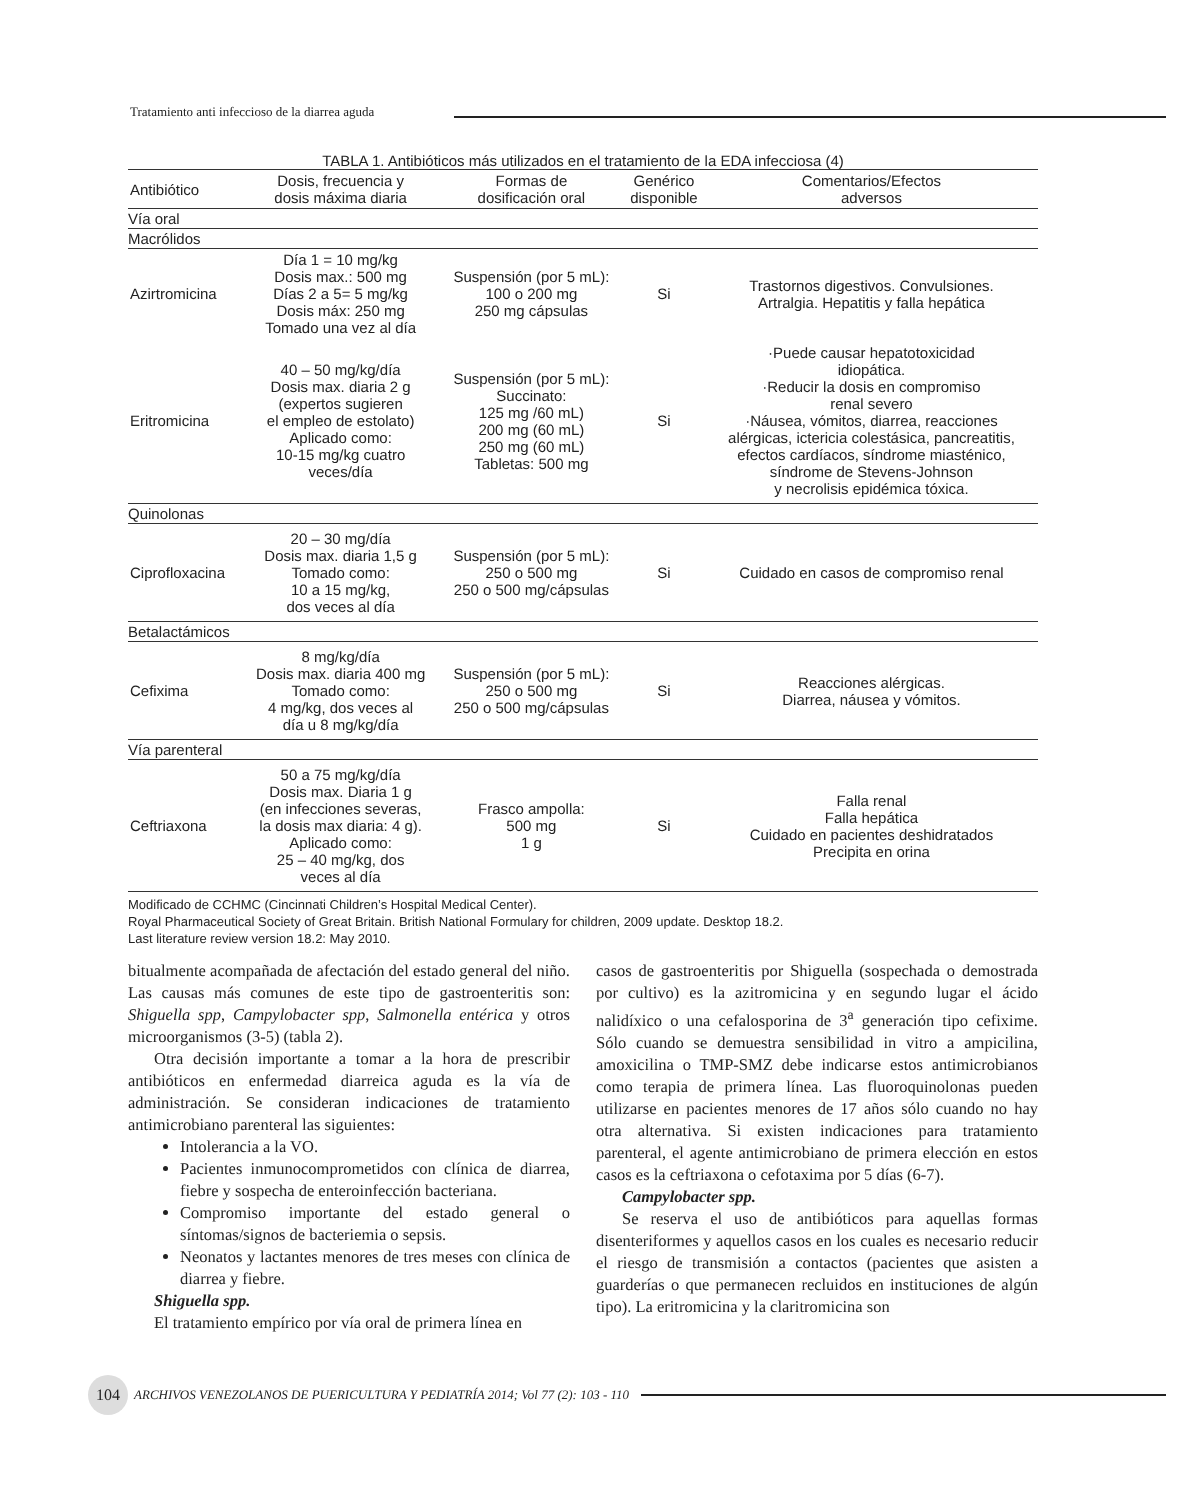Tratamiento anti infeccioso de la diarrea aguda
TABLA 1. Antibióticos más utilizados en el tratamiento de la EDA infecciosa (4)
| Antibiótico | Dosis, frecuencia y dosis máxima diaria | Formas de dosificación oral | Genérico disponible | Comentarios/Efectos adversos |
| --- | --- | --- | --- | --- |
| Vía oral | | | | |
| Macrólidos | | | | |
| Azirtromicina | Día 1 = 10 mg/kg Dosis max.: 500 mg Días 2 a 5= 5 mg/kg Dosis máx: 250 mg Tomado una vez al día | Suspensión (por 5 mL): 100 o 200 mg 250 mg cápsulas | Si | Trastornos digestivos. Convulsiones. Artralgia. Hepatitis y falla hepática |
| Eritromicina | 40 – 50 mg/kg/día Dosis max. diaria 2 g (expertos sugieren el empleo de estolato) Aplicado como: 10-15 mg/kg cuatro veces/día | Suspensión (por 5 mL): Succinato: 125 mg /60 mL) 200 mg (60 mL) 250 mg (60 mL) Tabletas: 500 mg | Si | ·Puede causar hepatotoxicidad idiopática. ·Reducir la dosis en compromiso renal severo ·Náusea, vómitos, diarrea, reacciones alérgicas, ictericia colestásica, pancreatitis, efectos cardíacos, síndrome miasténico, síndrome de Stevens-Johnson y necrolisis epidémica tóxica. |
| Quinolonas | | | | |
| Ciprofloxacina | 20 – 30 mg/día Dosis max. diaria 1,5 g Tomado como: 10 a 15 mg/kg, dos veces al día | Suspensión (por 5 mL): 250 o 500 mg 250 o 500 mg/cápsulas | Si | Cuidado en casos de compromiso renal |
| Betalactámicos | | | | |
| Cefixima | 8 mg/kg/día Dosis max. diaria 400 mg Tomado como: 4 mg/kg, dos veces al día u 8 mg/kg/día | Suspensión (por 5 mL): 250 o 500 mg 250 o 500 mg/cápsulas | Si | Reacciones alérgicas. Diarrea, náusea y vómitos. |
| Vía parenteral | | | | |
| Ceftriaxona | 50 a 75 mg/kg/día Dosis max. Diaria 1 g (en infecciones severas, la dosis max diaria: 4 g). Aplicado como: 25 – 40 mg/kg, dos veces al día | Frasco ampolla: 500 mg 1 g | Si | Falla renal Falla hepática Cuidado en pacientes deshidratados Precipita en orina |
Modificado de CCHMC (Cincinnati Children’s Hospital Medical Center).
Royal Pharmaceutical Society of Great Britain. British National Formulary for children, 2009 update. Desktop 18.2.
Last literature review version 18.2: May 2010.
bitualmente acompañada de afectación del estado general del niño. Las causas más comunes de este tipo de gastroenteritis son: Shiguella spp, Campylobacter spp, Salmonella entérica y otros microorganismos (3-5) (tabla 2).
Otra decisión importante a tomar a la hora de prescribir antibióticos en enfermedad diarreica aguda es la vía de administración. Se consideran indicaciones de tratamiento antimicrobiano parenteral las siguientes:
Intolerancia a la VO.
Pacientes inmunocomprometidos con clínica de diarrea, fiebre y sospecha de enteroinfección bacteriana.
Compromiso importante del estado general o síntomas/signos de bacteriemia o sepsis.
Neonatos y lactantes menores de tres meses con clínica de diarrea y fiebre.
Shiguella spp.
El tratamiento empírico por vía oral de primera línea en
casos de gastroenteritis por Shiguella (sospechada o demostrada por cultivo) es la azitromicina y en segundo lugar el ácido nalidíxico o una cefalosporina de 3<sup>a</sup> generación tipo cefixime. Sólo cuando se demuestra sensibilidad in vitro a ampicilina, amoxicilina o TMP-SMZ debe indicarse estos antimicrobianos como terapia de primera línea. Las fluoroquinolonas pueden utilizarse en pacientes menores de 17 años sólo cuando no hay otra alternativa. Si existen indicaciones para tratamiento parenteral, el agente antimicrobiano de primera elección en estos casos es la ceftriaxona o cefotaxima por 5 días (6-7).
Campylobacter spp.
Se reserva el uso de antibióticos para aquellas formas disenteriformes y aquellos casos en los cuales es necesario reducir el riesgo de transmisión a contactos (pacientes que asisten a guarderías o que permanecen recluidos en instituciones de algún tipo). La eritromicina y la claritromicina son
104 ARCHIVOS VENEZOLANOS DE PUERICULTURA Y PEDIATRÍA 2014; Vol 77 (2): 103 - 110